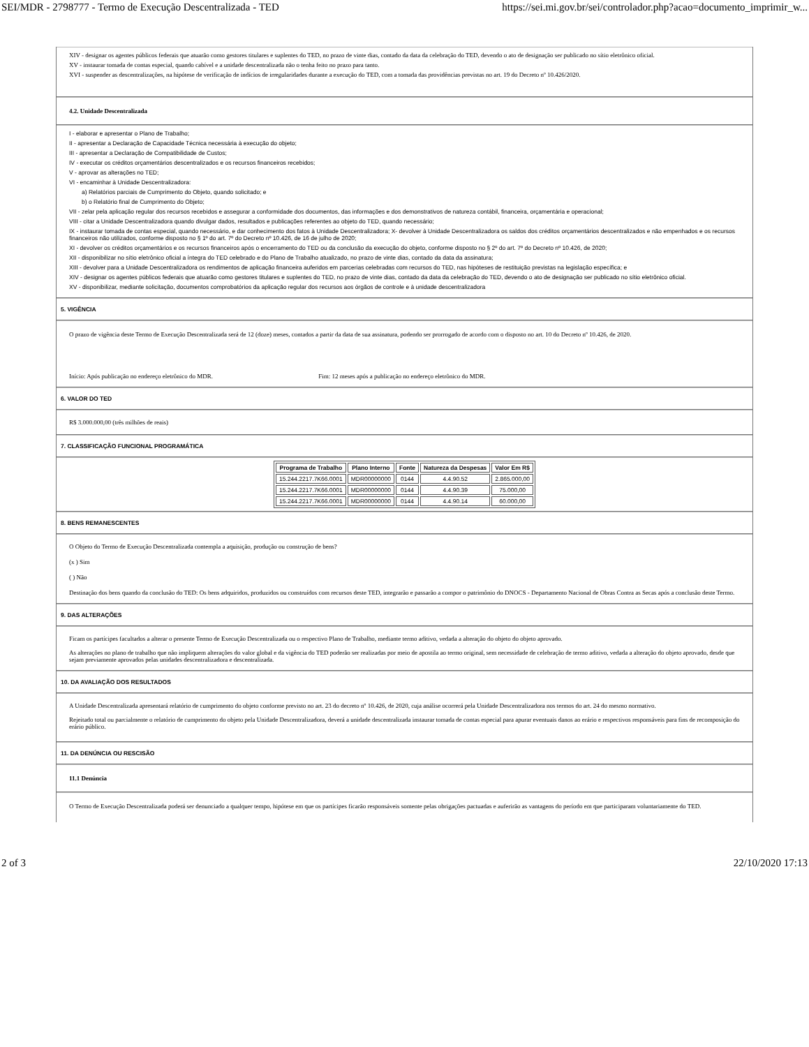SEI/MDR - 2798777 - Termo de Execução Descentralizada - TED https://sei.mi.gov.br/sei/controlador.php?acao=documento_imprimir_w...
XIV - designar os agentes públicos federais que atuarão como gestores titulares e suplentes do TED, no prazo de vinte dias, contado da data da celebração do TED, devendo o ato de designação ser publicado no sítio eletrônico oficial.
XV - instaurar tomada de contas especial, quando cabível e a unidade descentralizada não o tenha feito no prazo para tanto.
XVI - suspender as descentralizações, na hipótese de verificação de indícios de irregularidades durante a execução do TED, com a tomada das providências previstas no art. 19 do Decreto nº 10.426/2020.
4.2. Unidade Descentralizada
I - elaborar e apresentar o Plano de Trabalho;
II - apresentar a Declaração de Capacidade Técnica necessária à execução do objeto;
III - apresentar a Declaração de Compatibilidade de Custos;
IV - executar os créditos orçamentários descentralizados e os recursos financeiros recebidos;
V - aprovar as alterações no TED;
VI - encaminhar à Unidade Descentralizadora:
a) Relatórios parciais de Cumprimento do Objeto, quando solicitado; e
b) o Relatório final de Cumprimento do Objeto;
VII - zelar pela aplicação regular dos recursos recebidos e assegurar a conformidade dos documentos, das informações e dos demonstrativos de natureza contábil, financeira, orçamentária e operacional;
VIII - citar a Unidade Descentralizadora quando divulgar dados, resultados e publicações referentes ao objeto do TED, quando necessário;
IX - instaurar tomada de contas especial, quando necessário, e dar conhecimento dos fatos à Unidade Descentralizadora; X- devolver à Unidade Descentralizadora os saldos dos créditos orçamentários descentralizados e não empenhados e os recursos financeiros não utilizados, conforme disposto no § 1º do art. 7º do Decreto nº 10.426, de 16 de julho de 2020;
XI - devolver os créditos orçamentários e os recursos financeiros após o encerramento do TED ou da conclusão da execução do objeto, conforme disposto no § 2º do art. 7º do Decreto nº 10.426, de 2020;
XII - disponibilizar no sítio eletrônico oficial a íntegra do TED celebrado e do Plano de Trabalho atualizado, no prazo de vinte dias, contado da data da assinatura;
XIII - devolver para a Unidade Descentralizadora os rendimentos de aplicação financeira auferidos em parcerias celebradas com recursos do TED, nas hipóteses de restituição previstas na legislação específica; e
XIV - designar os agentes públicos federais que atuarão como gestores titulares e suplentes do TED, no prazo de vinte dias, contado da data da celebração do TED, devendo o ato de designação ser publicado no sítio eletrônico oficial.
XV - disponibilizar, mediante solicitação, documentos comprobatórios da aplicação regular dos recursos aos órgãos de controle e à unidade descentralizadora
5. VIGÊNCIA
O prazo de vigência deste Termo de Execução Descentralizada será de 12 (doze) meses, contados a partir da data de sua assinatura, podendo ser prorrogado de acordo com o disposto no art. 10 do Decreto nº 10.426, de 2020.
Início: Após publicação no endereço eletrônico do MDR. Fim: 12 meses após a publicação no endereço eletrônico do MDR.
6. VALOR DO TED
R$ 3.000.000,00 (três milhões de reais)
7. CLASSIFICAÇÃO FUNCIONAL PROGRAMÁTICA
| Programa de Trabalho | Plano Interno | Fonte | Natureza da Despesas | Valor Em R$ |
| --- | --- | --- | --- | --- |
| 15.244.2217.7K66.0001 | MDR00000000 | 0144 | 4.4.90.52 | 2.865.000,00 |
| 15.244.2217.7K66.0001 | MDR00000000 | 0144 | 4.4.90.39 | 75.000,00 |
| 15.244.2217.7K66.0001 | MDR00000000 | 0144 | 4.4.90.14 | 60.000,00 |
8. BENS REMANESCENTES
O Objeto do Termo de Execução Descentralizada contempla a aquisição, produção ou construção de bens?
(x ) Sim
( ) Não
Destinação dos bens quando da conclusão do TED: Os bens adquiridos, produzidos ou construídos com recursos deste TED, integrarão e passarão a compor o patrimônio do DNOCS - Departamento Nacional de Obras Contra as Secas após a conclusão deste Termo.
9. DAS ALTERAÇÕES
Ficam os partícipes facultados a alterar o presente Termo de Execução Descentralizada ou o respectivo Plano de Trabalho, mediante termo aditivo, vedada a alteração do objeto do objeto aprovado.
As alterações no plano de trabalho que não impliquem alterações do valor global e da vigência do TED poderão ser realizadas por meio de apostila ao termo original, sem necessidade de celebração de termo aditivo, vedada a alteração do objeto aprovado, desde que sejam previamente aprovados pelas unidades descentralizadora e descentralizada.
10. DA AVALIAÇÃO DOS RESULTADOS
A Unidade Descentralizada apresentará relatório de cumprimento do objeto conforme previsto no art. 23 do decreto nº 10.426, de 2020, cuja análise ocorrerá pela Unidade Descentralizadora nos termos do art. 24 do mesmo normativo.
Rejeitado total ou parcialmente o relatório de cumprimento do objeto pela Unidade Descentralizadora, deverá a unidade descentralizada instaurar tomada de contas especial para apurar eventuais danos ao erário e respectivos responsáveis para fins de recomposição do erário público.
11. DA DENÚNCIA OU RESCISÃO
11.1 Denúncia
O Termo de Execução Descentralizada poderá ser denunciado a qualquer tempo, hipótese em que os partícipes ficarão responsáveis somente pelas obrigações pactuadas e auferirão as vantagens do período em que participaram voluntariamente do TED.
2 of 3 22/10/2020 17:13